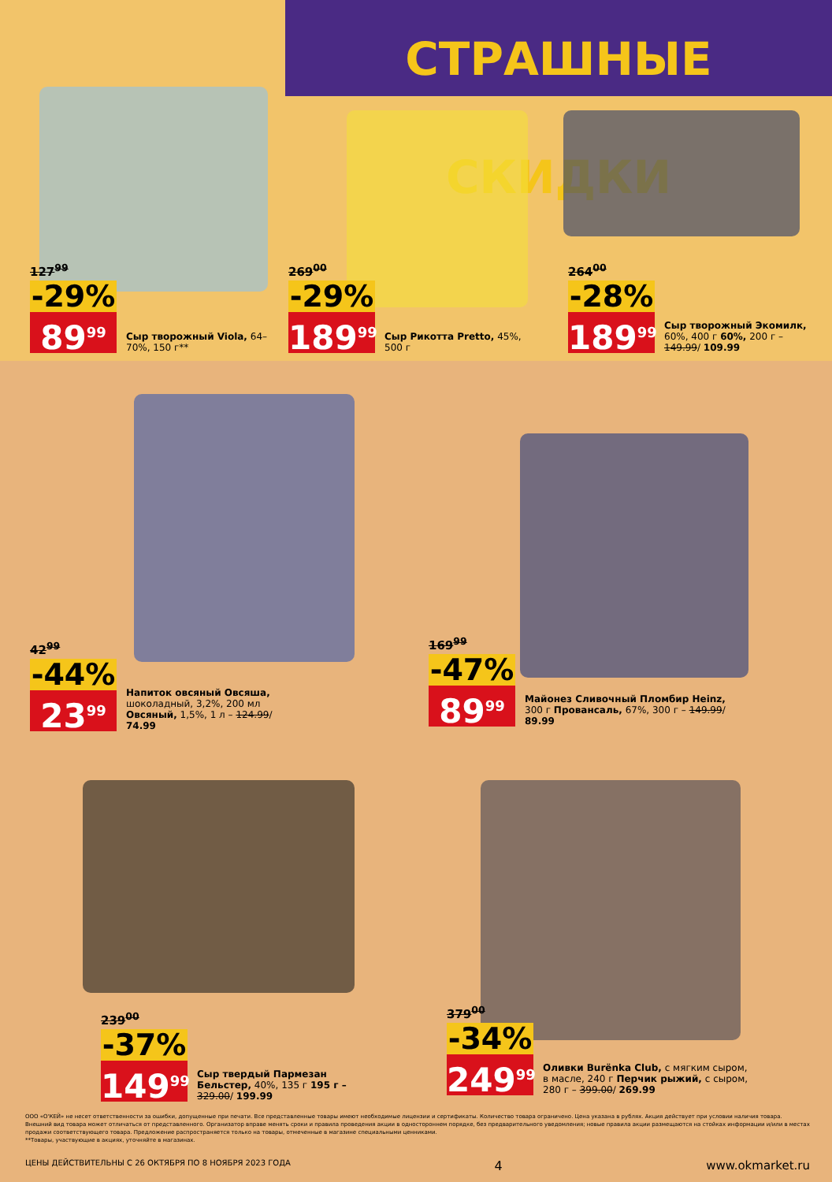СТРАШНЫЕ СКИДКИ
127<sup>99</sup>
-29%
89<sup>99</sup>
Сыр творожный Viola, 64–70%, 150 г**
269<sup>00</sup>
-29%
189<sup>99</sup>
Сыр Рикотта Pretto, 45%, 500 г
264<sup>00</sup>
-28%
189<sup>99</sup>
Сыр творожный Экомилк, 60%, 400 г 60%, 200 г – 149.99/ 109.99
42<sup>99</sup>
-44%
23<sup>99</sup>
Напиток овсяный Овсяша, шоколадный, 3,2%, 200 мл Овсяный, 1,5%, 1 л – 124.99/ 74.99
169<sup>99</sup>
-47%
89<sup>99</sup>
Майонез Сливочный Пломбир Heinz, 300 г Провансаль, 67%, 300 г – 149.99/ 89.99
239<sup>00</sup>
-37%
149<sup>99</sup>
Сыр твердый Пармезан Бельстер, 40%, 135 г 195 г – 329.00/ 199.99
379<sup>00</sup>
-34%
249<sup>99</sup>
Оливки Burёnka Club, с мягким сыром, в масле, 240 г Перчик рыжий, с сыром, 280 г – 399.00/ 269.99
ООО «О'КЕЙ» не несет ответственности за ошибки, допущенные при печати. Все представленные товары имеют необходимые лицензии и сертификаты. Количество товара ограничено. Цена указана в рублях. Акция действует при условии наличия товара. Внешний вид товара может отличаться от представленного. Организатор вправе менять сроки и правила проведения акции в одностороннем порядке, без предварительного уведомления; новые правила акции размещаются на стойках информации и/или в местах продажи соответствующего товара. Предложение распространяется только на товары, отмеченные в магазине специальными ценниками.
**Товары, участвующие в акциях, уточняйте в магазинах.
ЦЕНЫ ДЕЙСТВИТЕЛЬНЫ С 26 ОКТЯБРЯ ПО 8 НОЯБРЯ 2023 ГОДА 4 www.okmarket.ru